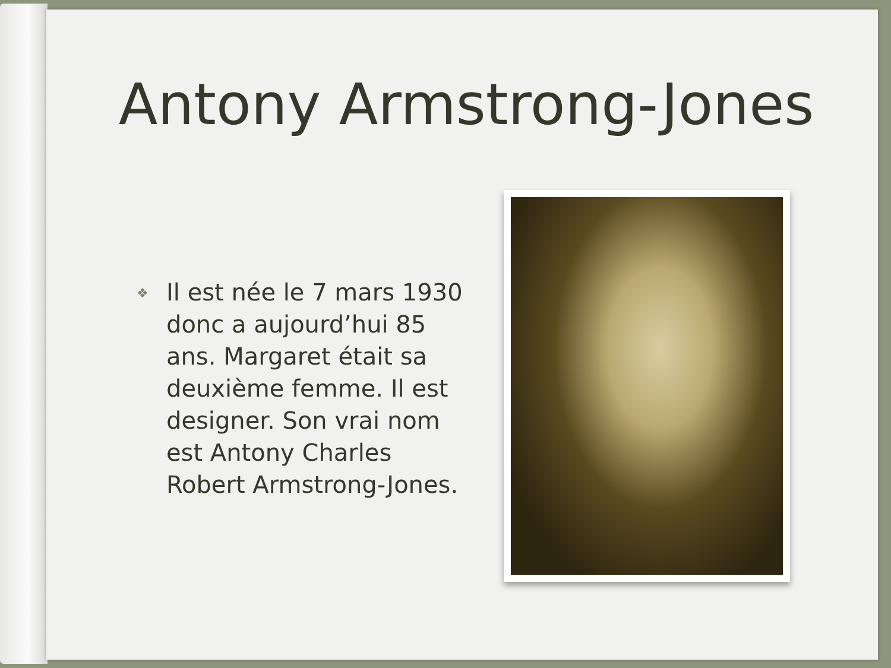Antony Armstrong-Jones
❖
Il est née le 7 mars 1930 donc a aujourd’hui 85 ans. Margaret était sa deuxième femme. Il est designer. Son vrai nom est Antony Charles Robert Armstrong-Jones.